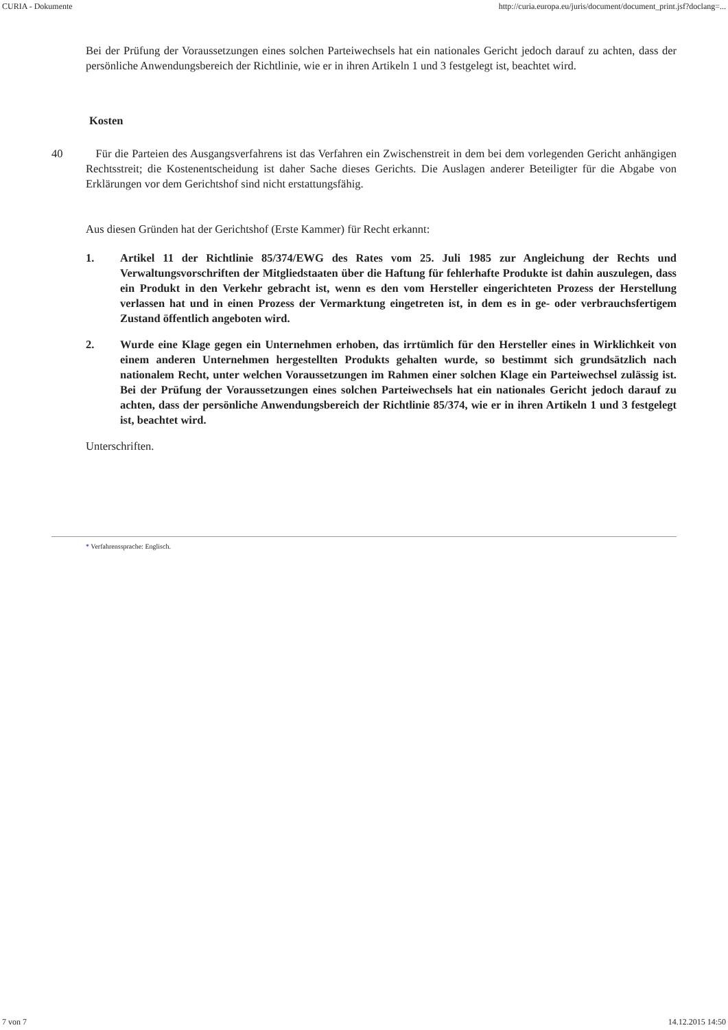CURIA - Dokumente http://curia.europa.eu/juris/document/document_print.jsf?doclang=...
Bei der Prüfung der Voraussetzungen eines solchen Parteiwechsels hat ein nationales Gericht jedoch darauf zu achten, dass der persönliche Anwendungsbereich der Richtlinie, wie er in ihren Artikeln 1 und 3 festgelegt ist, beachtet wird.
Kosten
40 Für die Parteien des Ausgangsverfahrens ist das Verfahren ein Zwischenstreit in dem bei dem vorlegenden Gericht anhängigen Rechtsstreit; die Kostenentscheidung ist daher Sache dieses Gerichts. Die Auslagen anderer Beteiligter für die Abgabe von Erklärungen vor dem Gerichtshof sind nicht erstattungsfähig.
Aus diesen Gründen hat der Gerichtshof (Erste Kammer) für Recht erkannt:
1. Artikel 11 der Richtlinie 85/374/EWG des Rates vom 25. Juli 1985 zur Angleichung der Rechts und Verwaltungsvorschriften der Mitgliedstaaten über die Haftung für fehlerhafte Produkte ist dahin auszulegen, dass ein Produkt in den Verkehr gebracht ist, wenn es den vom Hersteller eingerichteten Prozess der Herstellung verlassen hat und in einen Prozess der Vermarktung eingetreten ist, in dem es in ge- oder verbrauchsfertigem Zustand öffentlich angeboten wird.
2. Wurde eine Klage gegen ein Unternehmen erhoben, das irrtümlich für den Hersteller eines in Wirklichkeit von einem anderen Unternehmen hergestellten Produkts gehalten wurde, so bestimmt sich grundsätzlich nach nationalem Recht, unter welchen Voraussetzungen im Rahmen einer solchen Klage ein Parteiwechsel zulässig ist. Bei der Prüfung der Voraussetzungen eines solchen Parteiwechsels hat ein nationales Gericht jedoch darauf zu achten, dass der persönliche Anwendungsbereich der Richtlinie 85/374, wie er in ihren Artikeln 1 und 3 festgelegt ist, beachtet wird.
Unterschriften.
* Verfahrenssprache: Englisch.
7 von 7 14.12.2015 14:50